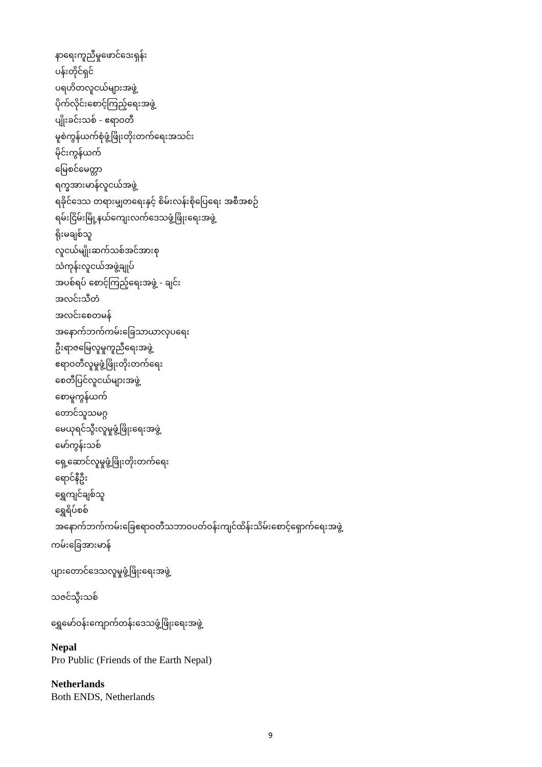နာရေးကူညီမှုဖောင်ဒေးရှန်း
ပန်းတိုင်ရှင်
ပရဟိတလူငယ်များအဖွဲ့
ပိုက်လိုင်းစောင့်ကြည့်ရေးအဖွဲ့
ပျိုးခင်းသစ် - ဧရာဝတီ
မူစဲကွန်ယက်စုံဖွံ့ဖြိုးတိုးတက်ရေးအသင်း
မိုင်းကွန်ယက်
မြေစင်မေတ္တာ
ရက္ခအားမာန်လူငယ်အဖွဲ့
ရခိုင်ဒေသ တရားမျှတရေးနှင့် စိမ်းလန်းစိုပြေရေး အစီအစဉ်
ရမ်းငြိမ်းမြို့နယ်ကျေးလက်ဒေသဖွံ့ဖြိုးရေးအဖွဲ့
ရိုးမချစ်သူ
လူငယ်မျိုးဆက်သစ်အင်အားစု
သံကုန်းလူငယ်အဖွဲ့ချုပ်
အပစ်ရပ် စောင့်ကြည့်ရေးအဖွဲ့ - ချင်း
အလင်းသီတံ
အလင်းစေတမန်
အနောက်ဘက်ကမ်းခြေသာယာလှပရေး
ဦးရာဇမြေလူမှုကူညီရေးအဖွဲ့
ဧရာဝတီလူမှုဖွံ့ဖြိုးတိုးတက်ရေး
စေတီပြင်လူငယ်များအဖွဲ့
စောမူကွန်ယက်
တောင်သူသမဂ္ဂ
မေယုရင်သွီးလူမှုဖွံ့ဖြိုးရေးအဖွဲ့
မော်ကွန်းသစ်
ရှေ့ဆောင်လူမှုဖွံ့ဖြိုးတိုးတက်ရေး
ရောင်နီဦး
ရွှေကျင်ချစ်သူ
ရွှေရိပ်စစ်
အနောက်ဘက်ကမ်းခြေဧရာဝတီသဘာဝပတ်ဝန်းကျင်ထိန်းသိမ်းစောင့်ရှောက်ရေးအဖွဲ့
ကမ်းခြေအားမာန်
ပျားတောင်ဒေသလူမှုဖွံ့ဖြိုးရေးအဖွဲ့
သဇင်သွီးသစ်
ရွှေမော်ဝန်းကျောက်တန်းဒေသဖွံ့ဖြိုးရေးအဖွဲ့
Nepal
Pro Public (Friends of the Earth Nepal)
Netherlands
Both ENDS, Netherlands
9